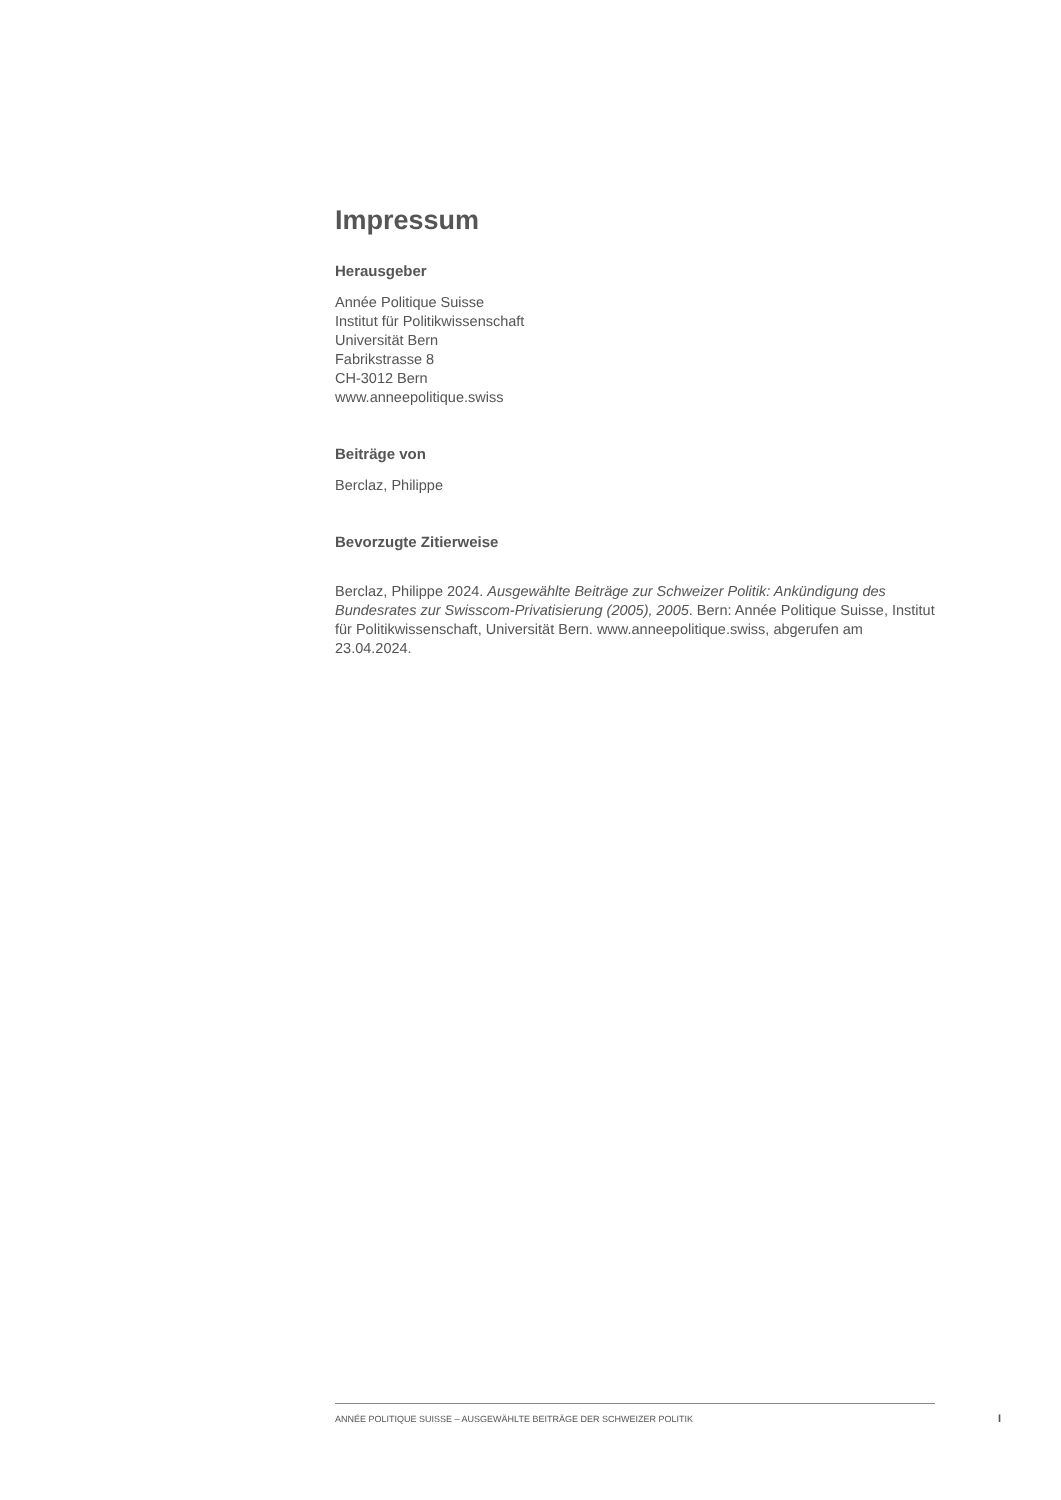Impressum
Herausgeber
Année Politique Suisse
Institut für Politikwissenschaft
Universität Bern
Fabrikstrasse 8
CH-3012 Bern
www.anneepolitique.swiss
Beiträge von
Berclaz, Philippe
Bevorzugte Zitierweise
Berclaz, Philippe 2024. Ausgewählte Beiträge zur Schweizer Politik: Ankündigung des Bundesrates zur Swisscom-Privatisierung (2005), 2005. Bern: Année Politique Suisse, Institut für Politikwissenschaft, Universität Bern. www.anneepolitique.swiss, abgerufen am 23.04.2024.
ANNÉE POLITIQUE SUISSE – AUSGEWÄHLTE BEITRÄGE DER SCHWEIZER POLITIK
I